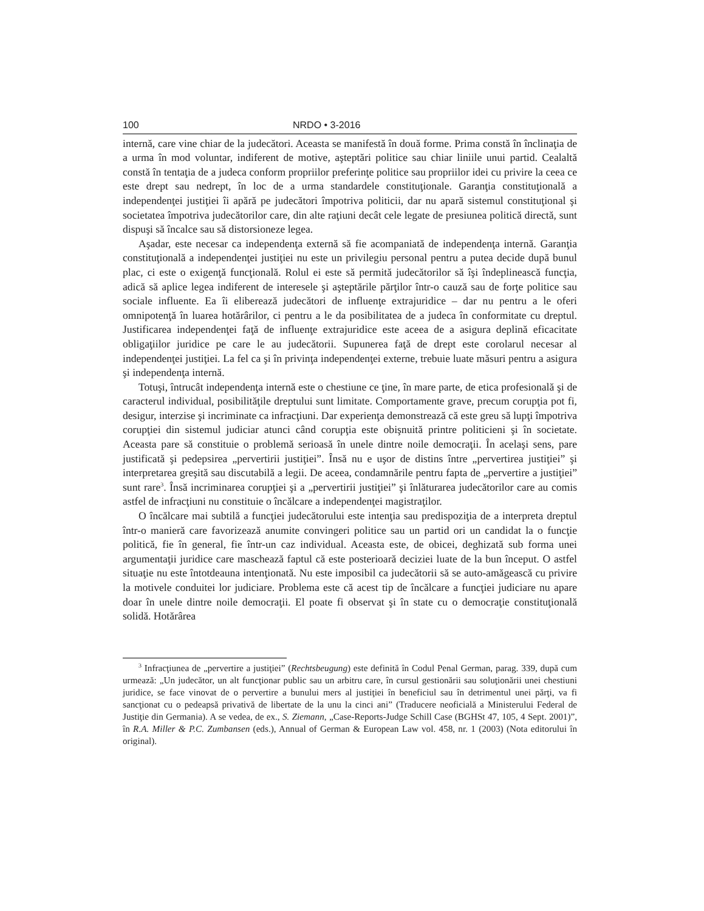100 NRDO • 3-2016
internă, care vine chiar de la judecători. Aceasta se manifestă în două forme. Prima constă în înclinaţia de a urma în mod voluntar, indiferent de motive, aşteptări politice sau chiar liniile unui partid. Cealaltă constă în tentaţia de a judeca conform propriilor preferinţe politice sau propriilor idei cu privire la ceea ce este drept sau nedrept, în loc de a urma standardele constituţionale. Garanţia constituţională a independenţei justiţiei îi apără pe judecători împotriva politicii, dar nu apară sistemul constituţional şi societatea împotriva judecătorilor care, din alte raţiuni decât cele legate de presiunea politică directă, sunt dispuşi să încalce sau să distorsioneze legea.
Aşadar, este necesar ca independenţa externă să fie acompaniată de independenţa internă. Garanţia constituţională a independenţei justiţiei nu este un privilegiu personal pentru a putea decide după bunul plac, ci este o exigenţă funcţională. Rolul ei este să permită judecătorilor să îşi îndeplinească funcţia, adică să aplice legea indiferent de interesele şi aşteptările părţilor într-o cauză sau de forţe politice sau sociale influente. Ea îi eliberează judecători de influenţe extrajuridice – dar nu pentru a le oferi omnipotenţă în luarea hotărârilor, ci pentru a le da posibilitatea de a judeca în conformitate cu dreptul. Justificarea independenţei faţă de influenţe extrajuridice este aceea de a asigura deplină eficacitate obligaţiilor juridice pe care le au judecătorii. Supunerea faţă de drept este corolarul necesar al independenţei justiţiei. La fel ca şi în privinţa independenţei externe, trebuie luate măsuri pentru a asigura şi independenţa internă.
Totuşi, întrucât independenţa internă este o chestiune ce ţine, în mare parte, de etica profesională şi de caracterul individual, posibilităţile dreptului sunt limitate. Comportamente grave, precum corupţia pot fi, desigur, interzise şi incriminate ca infracţiuni. Dar experienţa demonstrează că este greu să lupţi împotriva corupţiei din sistemul judiciar atunci când corupţia este obişnuită printre politicieni şi în societate. Aceasta pare să constituie o problemă serioasă în unele dintre noile democraţii. În acelaşi sens, pare justificată şi pedepsirea „pervertirii justiţiei”. Însă nu e uşor de distins între „pervertirea justiţiei” şi interpretarea greşită sau discutabilă a legii. De aceea, condamnările pentru fapta de „pervertire a justiţiei” sunt rare<sup>3</sup>. Însă incriminarea corupţiei şi a „pervertirii justiţiei” şi înlăturarea judecătorilor care au comis astfel de infracţiuni nu constituie o încălcare a independenţei magistraţilor.
O încălcare mai subtilă a funcţiei judecătorului este intenţia sau predispoziţia de a interpreta dreptul într-o manieră care favorizează anumite convingeri politice sau un partid ori un candidat la o funcţie politică, fie în general, fie într-un caz individual. Aceasta este, de obicei, deghizată sub forma unei argumentaţii juridice care maschează faptul că este posterioară deciziei luate de la bun început. O astfel situaţie nu este întotdeauna intenţionată. Nu este imposibil ca judecătorii să se auto-amăgească cu privire la motivele conduitei lor judiciare. Problema este că acest tip de încălcare a funcţiei judiciare nu apare doar în unele dintre noile democraţii. El poate fi observat şi în state cu o democraţie constituţională solidă. Hotărârea
<sup>3</sup> Infracţiunea de „pervertire a justiţiei” (Rechtsbeugung) este definită în Codul Penal German, parag. 339, după cum urmează: „Un judecător, un alt funcţionar public sau un arbitru care, în cursul gestionării sau soluţionării unei chestiuni juridice, se face vinovat de o pervertire a bunului mers al justiţiei în beneficiul sau în detrimentul unei părţi, va fi sancţionat cu o pedeapsă privativă de libertate de la unu la cinci ani” (Traducere neoficială a Ministerului Federal de Justiţie din Germania). A se vedea, de ex., S. Ziemann, „Case-Reports-Judge Schill Case (BGHSt 47, 105, 4 Sept. 2001)”, în R.A. Miller & P.C. Zumbansen (eds.), Annual of German & European Law vol. 458, nr. 1 (2003) (Nota editorului în original).